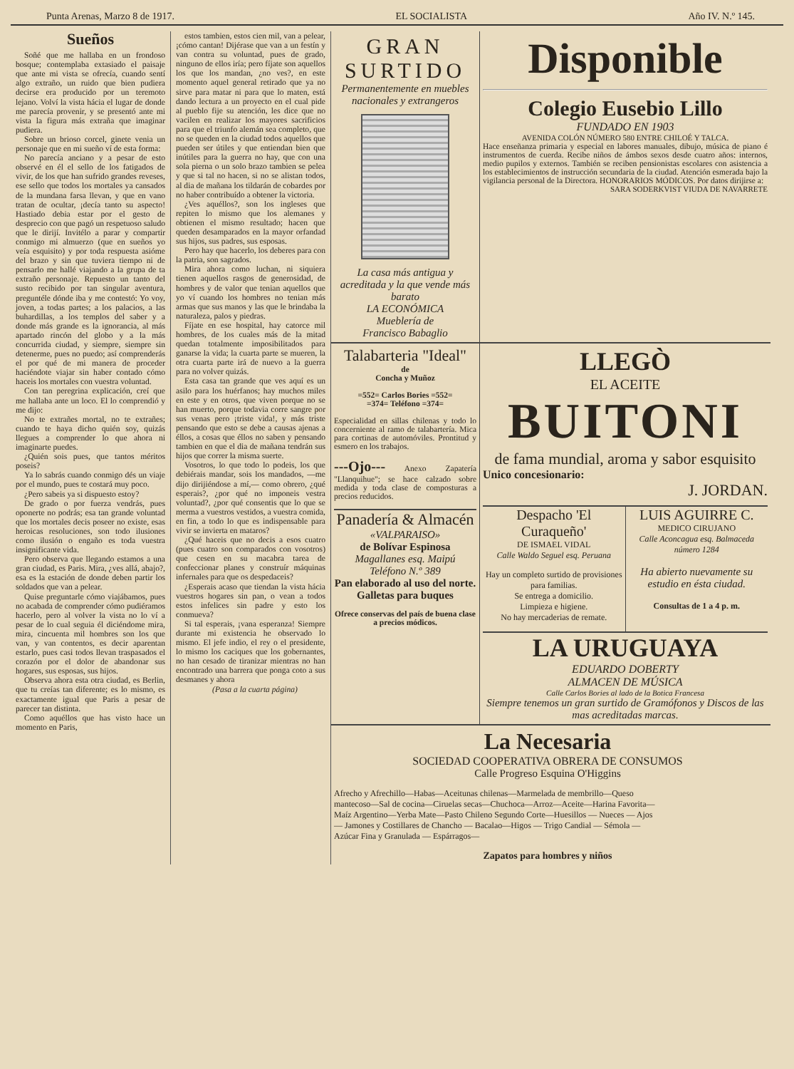Punta Arenas, Marzo 8 de 1917. EL SOCIALISTA Año IV. N.º 145.
Sueños
Soñé que me hallaba en un frondoso bosque; contemplaba extasiado el paisaje que ante mi vista se ofrecía, cuando sentí algo extraño, un ruido que bien pudiera decirse era producido por un teremoto lejano. Volví la vista hácia el lugar de donde me parecía provenir, y se presentó ante mi vista la figura más extraña que imaginar pudiera.
Sobre un brioso corcel, ginete venia un personaje que en mi sueño ví de esta forma:
No parecía anciano y a pesar de esto observé en él el sello de los fatigados de vivir, de los que han sufrido grandes reveses, ese sello que todos los mortales ya cansados de la mundana farsa llevan, y que en vano tratan de ocultar, ¡decía tanto su aspecto! Hastiado debia estar por el gesto de desprecio con que pagó un respetuoso saludo que le dirijí. Invitélo a parar y compartir conmigo mi almuerzo (que en sueños yo veía esquisito) y por toda respuesta asióme del brazo y sin que tuviera tiempo ni de pensarlo me hallé viajando a la grupa de ta extraño personaje. Repuesto un tanto del susto recibido por tan singular aventura, preguntéle dónde iba y me contestó: Yo voy, joven, a todas partes; a los palacios, a las buhardillas, a los templos del saber y a donde más grande es la ignorancia, al más apartado rincón del globo y a la más concurrida ciudad, y siempre, siempre sin detenerme, pues no puedo; así comprenderás el por qué de mi manera de proceder haciéndote viajar sin haber contado cómo haceis los mortales con vuestra voluntad.
Con tan peregrina explicación, creí que me hallaba ante un loco. El lo comprendió y me dijo:
No te extrañes mortal, no te extrañes; cuando te haya dicho quién soy, quizás llegues a comprender lo que ahora ni imaginarte puedes.
¿Quién sois pues, que tantos méritos poseis?
Ya lo sabrás cuando conmigo dés un viaje por el mundo, pues te costará muy poco.
¿Pero sabeis ya si dispuesto estoy?
De grado o por fuerza vendrás, pues oponerte no podrás; esa tan grande voluntad que los mortales decis poseer no existe, esas heroicas resoluciones, son todo ilusiones como ilusión o engaño es toda vuestra insignificante vida.
Pero observa que llegando estamos a una gran ciudad, es Paris. Mira, ¿ves allá, abajo?, esa es la estación de donde deben partir los soldados que van a pelear.
Quise preguntarle cómo viajábamos, pues no acabada de comprender cómo pudiéramos hacerlo, pero al volver la vista no lo ví a pesar de lo cual seguia él diciéndome mira, mira, cincuenta mil hombres son los que van, y van contentos, es decir aparentan estarlo, pues casi todos llevan traspasados el corazón por el dolor de abandonar sus hogares, sus esposas, sus hijos.
Observa ahora esta otra ciudad, es Berlin, que tu creías tan diferente; es lo mismo, es exactamente igual que Paris a pesar de parecer tan distinta.
Como aquéllos que has visto hace un momento en Paris,
estos tambien, estos cien mil, van a pelear, ¡cómo cantan! Dijérase que van a un festín y van contra su voluntad, pues de grado, ninguno de ellos iría; pero fíjate son aquellos los que los mandan, ¿no ves?, en este momento aquel general retirado que ya no sirve para matar ni para que lo maten, está dando lectura a un proyecto en el cual pide al pueblo fije su atención, les dice que no vacilen en realizar los mayores sacrificios para que el triunfo alemán sea completo, que no se queden en la ciudad todos aquellos que pueden ser útiles y que entiendan bien que inútiles para la guerra no hay, que con una sola pierna o un solo brazo tambien se pelea y que si tal no hacen, si no se alistan todos, al dia de mañana los tildarán de cobardes por no haber contribuído a obtener la victoria.
¿Ves aquéllos?, son los ingleses que repiten lo mismo que los alemanes y obtienen el mismo resultado; hacen que queden desamparados en la mayor orfandad sus hijos, sus padres, sus esposas.
Pero hay que hacerlo, los deberes para con la patria, son sagrados.
Mira ahora como luchan, ni siquiera tienen aquellos rasgos de generosidad, de hombres y de valor que tenian aquellos que yo ví cuando los hombres no tenian más armas que sus manos y las que le brindaba la naturaleza, palos y piedras.
Fíjate en ese hospital, hay catorce mil hombres, de los cuales más de la mitad quedan totalmente imposibilitados para ganarse la vida; la cuarta parte se mueren, la otra cuarta parte irá de nuevo a la guerra para no volver quizás.
Esta casa tan grande que ves aquí es un asilo para los huérfanos; hay muchos miles en este y en otros, que viven porque no se han muerto, porque todavia corre sangre por sus venas pero ¡triste vida!, y más triste pensando que esto se debe a causas ajenas a éllos, a cosas que éllos no saben y pensando tambien en que el dia de mañana tendrán sus hijos que correr la misma suerte.
Vosotros, lo que todo lo podeis, los que debiérais mandar, sois los mandados, —me dijo dirijiéndose a mí,— como obrero, ¿qué esperais?, ¿por qué no imponeis vestra voluntad?, ¿por qué consentis que lo que se merma a vuestros vestidos, a vuestra comida, en fin, a todo lo que es indispensable para vivir se invierta en mataros?
¿Qué haceis que no decis a esos cuatro (pues cuatro son comparados con vosotros) que cesen en su macabra tarea de confeccionar planes y construír máquinas infernales para que os despedaceis?
¿Esperais acaso que tiendan la vista hácia vuestros hogares sin pan, o vean a todos estos infelices sin padre y esto los conmueva?
Si tal esperais, ¡vana esperanza! Siempre durante mi existencia he observado lo mismo. El jefe indio, el rey o el presidente, lo mismo los caciques que los gobernantes, no han cesado de tiranizar mientras no han encontrado una barrera que ponga coto a sus desmanes y ahora
(Pasa a la cuarta página)
GRAN
SURTIDO
Permanentemente en muebles nacionales y extrangeros
La casa más antigua y acreditada y la que vende más barato
LA ECONÓMICA
Mueblería de
Francisco Babaglio
Disponible
Colegio Eusebio Lillo
FUNDADO EN 1903
AVENIDA COLÓN NÚMERO 580 ENTRE CHILOÉ Y TALCA.
Hace enseñanza primaria y especial en labores manuales, dibujo, música de piano é instrumentos de cuerda. Recibe niños de ámbos sexos desde cuatro años: internos, medio pupilos y externos. También se reciben pensionistas escolares con asistencia a los establecimientos de instrucción secundaria de la ciudad. Atención esmerada bajo la vigilancia personal de la Directora. HONORARIOS MÓDICOS. Por datos dirijirse a:
SARA SODERKVIST VIUDA DE NAVARRETE
Talabarteria "Ideal"
de
Concha y Muñoz
=552= Carlos Bories =552=
=374= Teléfono =374=
Especialidad en sillas chilenas y todo lo concerniente al ramo de talabartería. Mica para cortinas de automóviles. Prontitud y esmero en los trabajos.
---Ojo--- Anexo Zapatería "Llanquihue"; se hace calzado sobre medida y toda clase de composturas a precios reducidos.
Panadería & Almacén
«VALPARAISO»
de Bolívar Espinosa
Magallanes esq. Maipú
Teléfono N.º 389
Pan elaborado al uso del norte.
Galletas para buques
Ofrece conservas del país de buena clase a precios módicos.
LLEGÒ
EL ACEITE
BUITONI
de fama mundial, aroma y sabor esquisito
Unico concesionario:
J. JORDAN.
Despacho 'El Curaqueño'
DE ISMAEL VIDAL
Calle Waldo Seguel esq. Peruana
Hay un completo surtido de provisiones para familias.
Se entrega a domicilio.
Limpieza e higiene.
No hay mercaderias de remate.
LUIS AGUIRRE C.
MEDICO CIRUJANO
Calle Aconcagua esq. Balmaceda
número 1284
Ha abierto nuevamente su estudio en ésta ciudad.
Consultas de 1 a 4 p. m.
LA URUGUAYA
EDUARDO DOBERTY
ALMACEN DE MÚSICA
Calle Carlos Bories al lado de la Botica Francesa
Siempre tenemos un gran surtido de Gramófonos y Discos de las mas acreditadas marcas.
La Necesaria
SOCIEDAD COOPERATIVA OBRERA DE CONSUMOS
Calle Progreso Esquina O'Higgins
Afrecho y Afrechillo—Habas—Aceitunas chilenas—Marmelada de membrillo—Queso mantecoso—Sal de cocina—Ciruelas secas—Chuchoca—Arroz—Aceite—Harina Favorita—Maíz Argentino—Yerba Mate—Pasto Chileno Segundo Corte—Huesillos — Nueces — Ajos — Jamones y Costillares de Chancho — Bacalao—Higos — Trigo Candial — Sémola — Azúcar Fina y Granulada — Espárragos—
Zapatos para hombres y niños